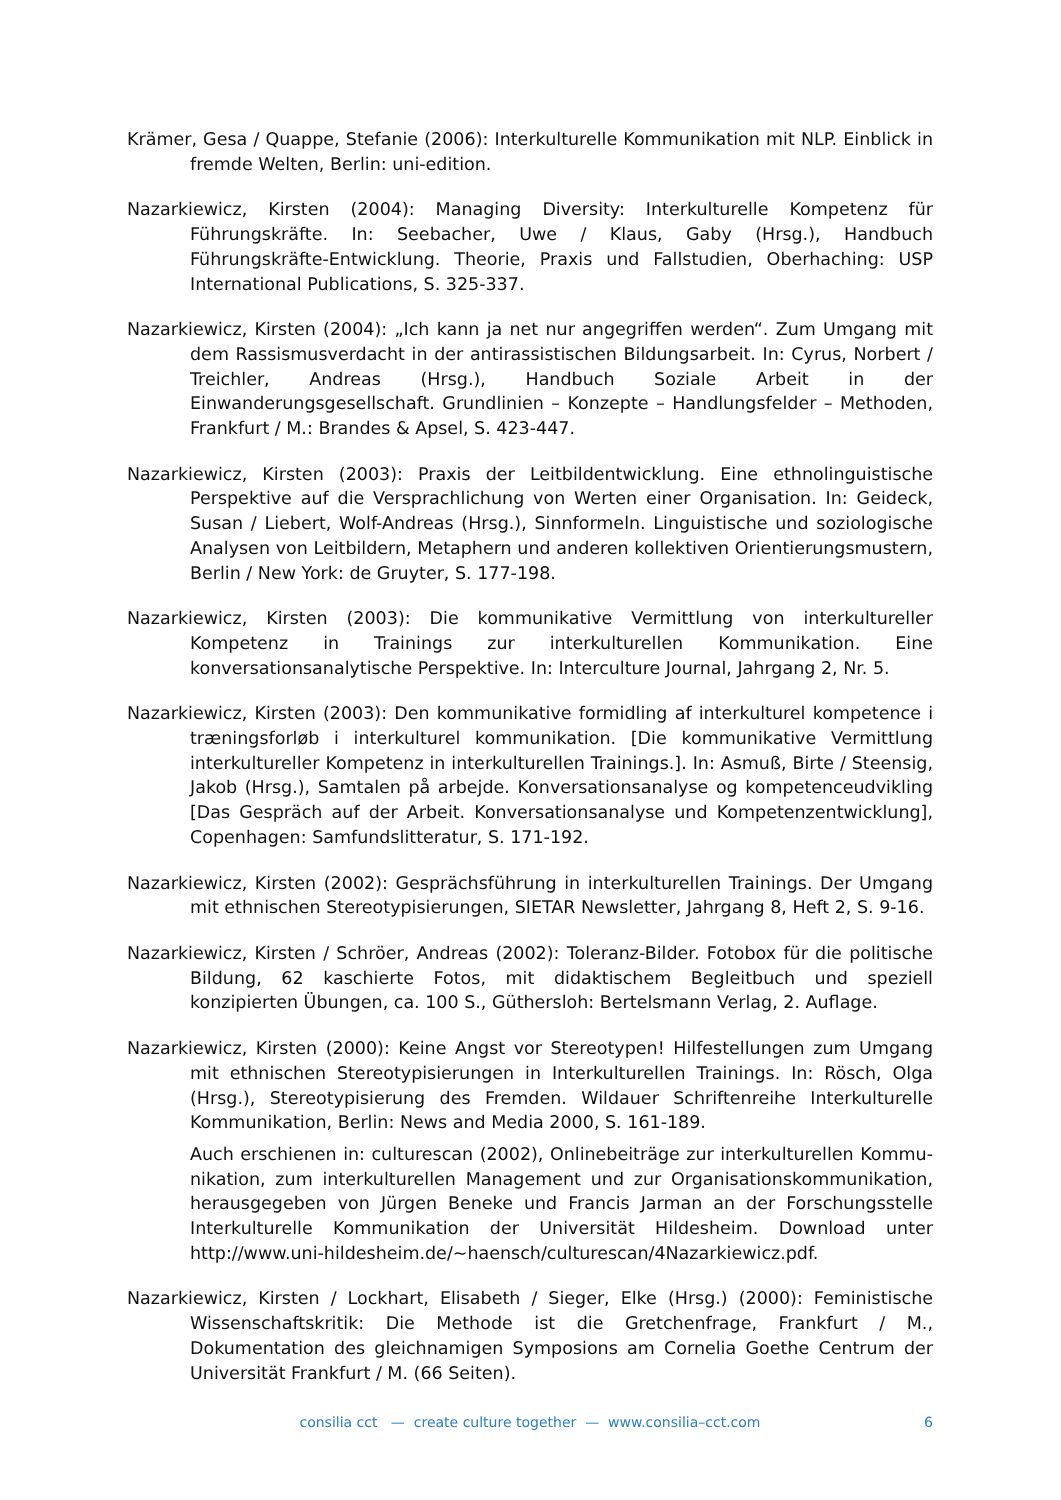Krämer, Gesa / Quappe, Stefanie (2006): Interkulturelle Kommunikation mit NLP. Einblick in fremde Welten, Berlin: uni-edition.
Nazarkiewicz, Kirsten (2004): Managing Diversity: Interkulturelle Kompetenz für Führungskräfte. In: Seebacher, Uwe / Klaus, Gaby (Hrsg.), Handbuch Führungskräfte-Entwicklung. Theorie, Praxis und Fallstudien, Oberhaching: USP International Publications, S. 325-337.
Nazarkiewicz, Kirsten (2004): „Ich kann ja net nur angegriffen werden“. Zum Umgang mit dem Rassismusverdacht in der antirassistischen Bildungsarbeit. In: Cyrus, Norbert / Treichler, Andreas (Hrsg.), Handbuch Soziale Arbeit in der Einwanderungsgesellschaft. Grundlinien – Konzepte – Handlungsfelder – Methoden, Frankfurt / M.: Brandes & Apsel, S. 423-447.
Nazarkiewicz, Kirsten (2003): Praxis der Leitbildentwicklung. Eine ethnolinguistische Perspektive auf die Versprachlichung von Werten einer Organisation. In: Geideck, Susan / Liebert, Wolf-Andreas (Hrsg.), Sinnformeln. Linguistische und soziologische Analysen von Leitbildern, Metaphern und anderen kollektiven Orientierungsmustern, Berlin / New York: de Gruyter, S. 177-198.
Nazarkiewicz, Kirsten (2003): Die kommunikative Vermittlung von interkultureller Kompetenz in Trainings zur interkulturellen Kommunikation. Eine konversationsanalytische Perspektive. In: Interculture Journal, Jahrgang 2, Nr. 5.
Nazarkiewicz, Kirsten (2003): Den kommunikative formidling af interkulturel kompetence i træningsforløb i interkulturel kommunikation. [Die kommunikative Vermittlung interkultureller Kompetenz in interkulturellen Trainings.]. In: Asmuß, Birte / Steensig, Jakob (Hrsg.), Samtalen på arbejde. Konversationsanalyse og kompetenceudvikling [Das Gespräch auf der Arbeit. Konversationsanalyse und Kompetenzentwicklung], Copenhagen: Samfundslitteratur, S. 171-192.
Nazarkiewicz, Kirsten (2002): Gesprächsführung in interkulturellen Trainings. Der Umgang mit ethnischen Stereotypisierungen, SIETAR Newsletter, Jahrgang 8, Heft 2, S. 9-16.
Nazarkiewicz, Kirsten / Schröer, Andreas (2002): Toleranz-Bilder. Fotobox für die politische Bildung, 62 kaschierte Fotos, mit didaktischem Begleitbuch und speziell konzipierten Übungen, ca. 100 S., Güthersloh: Bertelsmann Verlag, 2. Auflage.
Nazarkiewicz, Kirsten (2000): Keine Angst vor Stereotypen! Hilfestellungen zum Umgang mit ethnischen Stereotypisierungen in Interkulturellen Trainings. In: Rösch, Olga (Hrsg.), Stereotypisierung des Fremden. Wildauer Schriftenreihe Interkulturelle Kommunikation, Berlin: News and Media 2000, S. 161-189.
Auch erschienen in: culturescan (2002), Onlinebeiträge zur interkulturellen Kommu­nikation, zum interkulturellen Management und zur Organisationskommunikation, herausgegeben von Jürgen Beneke und Francis Jarman an der Forschungsstelle Interkulturelle Kommunikation der Universität Hildesheim. Download unter http://www.uni-hildesheim.de/~haensch/culturescan/4Nazarkiewicz.pdf.
Nazarkiewicz, Kirsten / Lockhart, Elisabeth / Sieger, Elke (Hrsg.) (2000): Feministische Wissen­schaftskritik: Die Methode ist die Gretchenfrage, Frankfurt / M., Dokumentation des gleichnamigen Symposions am Cornelia Goethe Centrum der Universität Frankfurt / M. (66 Seiten).
consilia cct — create culture together — www.consilia–cct.com
6